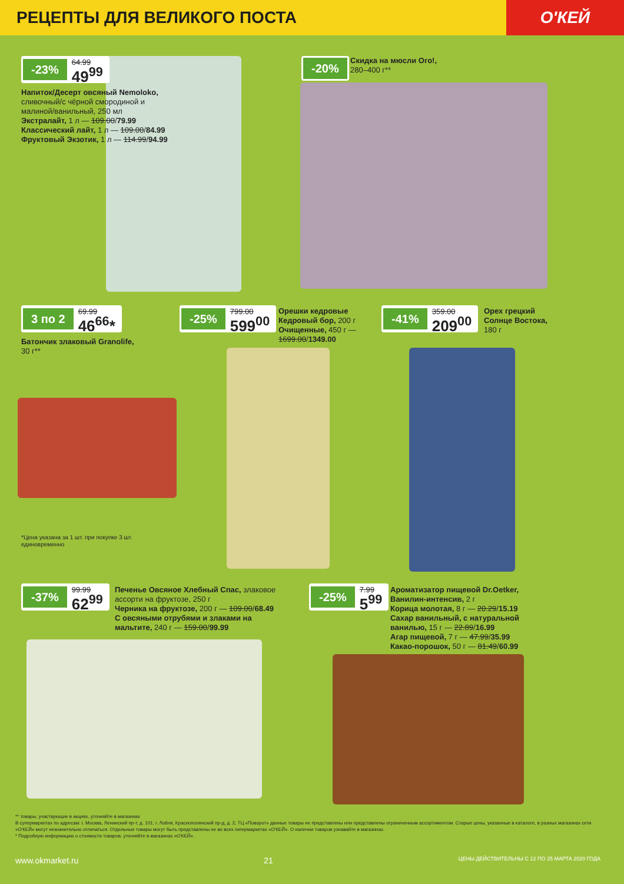РЕЦЕПТЫ ДЛЯ ВЕЛИКОГО ПОСТА
О'КЕЙ
-23% 64.99 49<sup>99</sup>
Напиток/Десерт овсяный Nemoloko, сливочный/с чёрной смородиной и малиной/ванильный, 250 мл
Экстралайт, 1 л — 109.00/79.99
Классический лайт, 1 л — 109.00/84.99
Фруктовый Экзотик, 1 л — 114.99/94.99
-20%
Скидка на мюсли Ого!, 280–400 г**
3 по 2 69.99 46<sup>66</sup>*
Батончик злаковый Granolife, 30 г**
-25% 799.00 599<sup>00</sup>
Орешки кедровые Кедровый бор, 200 г
Очищенные, 450 г — 1699.00/1349.00
-41% 359.00 209<sup>00</sup>
Орех грецкий Солнце Востока, 180 г
*Цена указана за 1 шт. при покупке 3 шт. единовременно
-37% 99.99 62<sup>99</sup>
Печенье Овсяное Хлебный Спас, злаковое ассорти на фруктозе, 250 г
Черника на фруктозе, 200 г — 109.00/68.49
С овсяными отрубями и злаками на мальтите, 240 г — 159.00/99.99
-25% 7.99 5<sup>99</sup>
Ароматизатор пищевой Dr.Oetker, Ванилин-интенсив, 2 г
Корица молотая, 8 г — 20.29/15.19
Сахар ванильный, с натуральной ванилью, 15 г — 22.89/16.99
Агар пищевой, 7 г — 47.99/35.99
Какао-порошок, 50 г — 81.49/60.99
** товары, участвующие в акциях, уточняйте в магазинах
В супермаркетах по адресам: г. Москва, Ленинский пр-т, д. 101; г. Лобня, Краснополянский пр-д, д. 2, ТЦ «Поворот» данные товары не представлены или представлены ограниченным ассортиментом. Старые цены, указанные в каталоге, в разных магазинах сети «О'КЕЙ» могут незначительно отличаться. Отдельные товары могут быть представлены не во всех гипермаркетах «О'КЕЙ». О наличии товаров узнавайте в магазинах.
* Подробную информацию о стоимости товаров, уточняйте в магазинах «О'КЕЙ».
www.okmarket.ru 21 ЦЕНЫ ДЕЙСТВИТЕЛЬНЫ С 12 ПО 25 МАРТА 2020 ГОДА